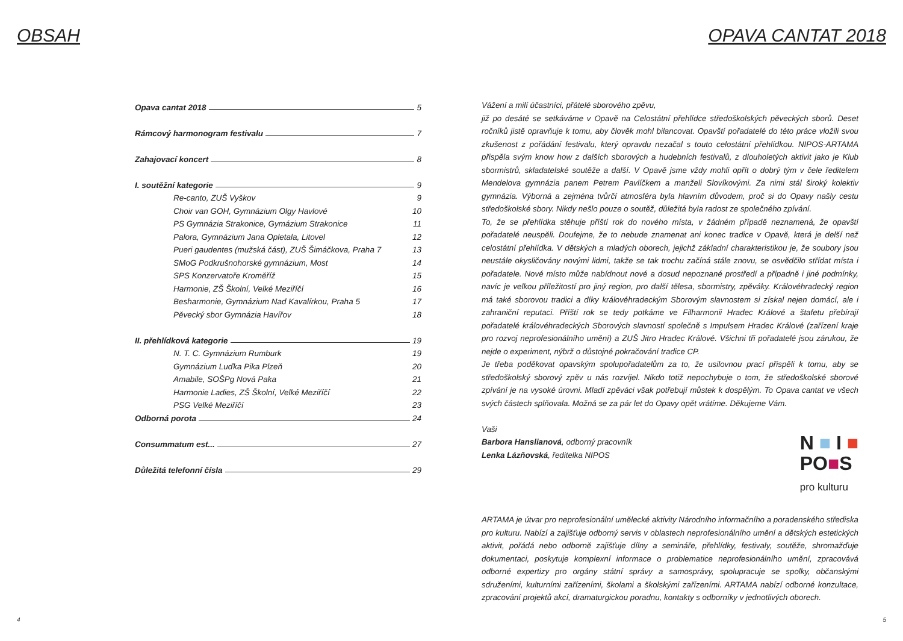OBSAH
Opava cantat 2018 5
Rámcový harmonogram festivalu 7
Zahajovací koncert 8
I. soutěžní kategorie 9
Re-canto, ZUŠ Vyškov 9
Choir van GOH, Gymnázium Olgy Havlové 10
PS Gymnázia Strakonice, Gymázium Strakonice 11
Palora, Gymnázium Jana Opletala, Litovel 12
Pueri gaudentes (mužská část), ZUŠ Šimáčkova, Praha 7 13
SMoG Podkrušnohorské gymnázium, Most 14
SPS Konzervatoře Kroměříž 15
Harmonie, ZŠ Školní, Velké Meziříčí 16
Besharmonie, Gymnázium Nad Kavalírkou, Praha 5 17
Pěvecký sbor Gymnázia Havířov 18
II. přehlídková kategorie 19
N. T. C. Gymnázium Rumburk 19
Gymnázium Luďka Pika Plzeň 20
Amabile, SOŠPg Nová Paka 21
Harmonie Ladies, ZŠ Školní, Velké Meziříčí 22
PSG Velké Meziříčí 23
Odborná porota 24
Consummatum est... 27
Důležitá telefonní čísla 29
4
OPAVA CANTAT 2018
Vážení a milí účastníci, přátelé sborového zpěvu,
již po desáté se setkáváme v Opavě na Celostátní přehlídce středoškolských pěveckých sborů. Deset ročníků jistě opravňuje k tomu, aby člověk mohl bilancovat. Opavští pořadatelé do této práce vložili svou zkušenost z pořádání festivalu, který opravdu nezačal s touto celostátní přehlídkou. NIPOS-ARTAMA přispěla svým know how z dalších sborových a hudebních festivalů, z dlouholetých aktivit jako je Klub sbormistrů, skladatelské soutěže a další. V Opavě jsme vždy mohli opřít o dobrý tým v čele ředitelem Mendelova gymnázia panem Petrem Pavlíčkem a manželi Slovíkovými. Za nimi stál široký kolektiv gymnázia. Výborná a zejména tvůrčí atmosféra byla hlavním důvodem, proč si do Opavy našly cestu středoškolské sbory. Nikdy nešlo pouze o soutěž, důležitá byla radost ze společného zpívání.
To, že se přehlídka stěhuje příští rok do nového místa, v žádném případě neznamená, že opavští pořadatelé neuspěli. Doufejme, že to nebude znamenat ani konec tradice v Opavě, která je delší než celostátní přehlídka. V dětských a mladých oborech, jejichž základní charakteristikou je, že soubory jsou neustále okysličovány novými lidmi, takže se tak trochu začíná stále znovu, se osvědčilo střídat místa i pořadatele. Nové místo může nabídnout nové a dosud nepoznané prostředí a případně i jiné podmínky, navíc je velkou příležitostí pro jiný region, pro další tělesa, sbormistry, zpěváky. Královéhradecký region má také sborovou tradici a díky královéhradeckým Sborovým slavnostem si získal nejen domácí, ale i zahraniční reputaci. Příští rok se tedy potkáme ve Filharmonii Hradec Králové a štafetu přebírají pořadatelé královéhradeckých Sborových slavností společně s Impulsem Hradec Králové (zařízení kraje pro rozvoj neprofesionálního umění) a ZUŠ Jitro Hradec Králové. Všichni tři pořadatelé jsou zárukou, že nejde o experiment, nýbrž o důstojné pokračování tradice CP.
Je třeba poděkovat opavským spolupořadatelům za to, že usilovnou prací přispěli k tomu, aby se středoškolský sborový zpěv u nás rozvíjel. Nikdo totiž nepochybuje o tom, že středoškolské sborové zpívání je na vysoké úrovni. Mladí zpěváci však potřebují můstek k dospělým. To Opava cantat ve všech svých částech splňovala. Možná se za pár let do Opavy opět vrátíme. Děkujeme Vám.
Vaši
Barbora Hanslianová, odborný pracovník
Lenka Lázňovská, ředitelka NIPOS
ARTAMA je útvar pro neprofesionální umělecké aktivity Národního informačního a poradenského střediska pro kulturu. Nabízí a zajišťuje odborný servis v oblastech neprofesionálního umění a dětských estetických aktivit, pořádá nebo odborně zajišťuje dílny a semináře, přehlídky, festivaly, soutěže, shromažďuje dokumentaci, poskytuje komplexní informace o problematice neprofesionálního umění, zpracovává odborné expertizy pro orgány státní správy a samosprávy, spolupracuje se spolky, občanskými sdruženími, kulturními zařízeními, školami a školskými zařízeními. ARTAMA nabízí odborné konzultace, zpracování projektů akcí, dramaturgickou poradnu, kontakty s odborníky v jednotlivých oborech.
N ■ I ■
PO■S
pro kulturu
5